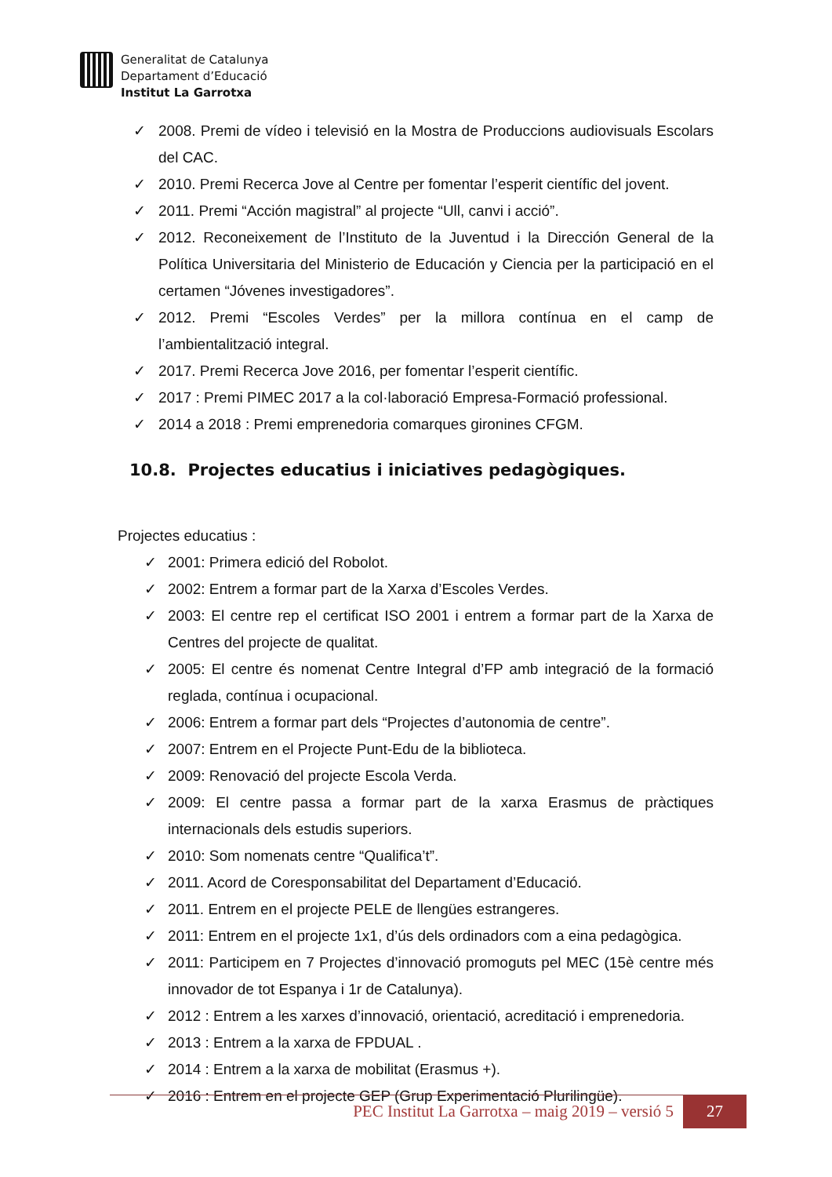Generalitat de Catalunya
Departament d’Educació
Institut La Garrotxa
✓ 2008. Premi de vídeo i televisió en la Mostra de Produccions audiovisuals Escolars del CAC.
✓ 2010. Premi Recerca Jove al Centre per fomentar l’esperit científic del jovent.
✓ 2011. Premi “Acción magistral” al projecte “Ull, canvi i acció”.
✓ 2012. Reconeixement de l’Instituto de la Juventud i la Dirección General de la Política Universitaria del Ministerio de Educación y Ciencia per la participació en el certamen “Jóvenes investigadores”.
✓ 2012. Premi “Escoles Verdes” per la millora contínua en el camp de l’ambientalització integral.
✓ 2017. Premi Recerca Jove 2016, per fomentar l’esperit científic.
✓ 2017 : Premi PIMEC 2017 a la col·laboració Empresa-Formació professional.
✓ 2014 a 2018 : Premi emprenedoria comarques gironines CFGM.
10.8. Projectes educatius i iniciatives pedagògiques.
Projectes educatius :
✓ 2001: Primera edició del Robolot.
✓ 2002: Entrem a formar part de la Xarxa d’Escoles Verdes.
✓ 2003: El centre rep el certificat ISO 2001 i entrem a formar part de la Xarxa de Centres del projecte de qualitat.
✓ 2005: El centre és nomenat Centre Integral d’FP amb integració de la formació reglada, contínua i ocupacional.
✓ 2006: Entrem a formar part dels “Projectes d’autonomia de centre”.
✓ 2007: Entrem en el Projecte Punt-Edu de la biblioteca.
✓ 2009: Renovació del projecte Escola Verda.
✓ 2009: El centre passa a formar part de la xarxa Erasmus de pràctiques internacionals dels estudis superiors.
✓ 2010: Som nomenats centre “Qualifica’t”.
✓ 2011. Acord de Coresponsabilitat del Departament d’Educació.
✓ 2011. Entrem en el projecte PELE de llengües estrangeres.
✓ 2011: Entrem en el projecte 1x1, d’ús dels ordinadors com a eina pedagògica.
✓ 2011: Participem en 7 Projectes d’innovació promoguts pel MEC (15è centre més innovador de tot Espanya i 1r de Catalunya).
✓ 2012 : Entrem a les xarxes d’innovació, orientació, acreditació i emprenedoria.
✓ 2013 : Entrem a la xarxa de FPDUAL .
✓ 2014 : Entrem a la xarxa de mobilitat (Erasmus +).
✓ 2016 : Entrem en el projecte GEP (Grup Experimentació Plurilingüe).
PEC Institut La Garrotxa – maig 2019 – versió 5
27